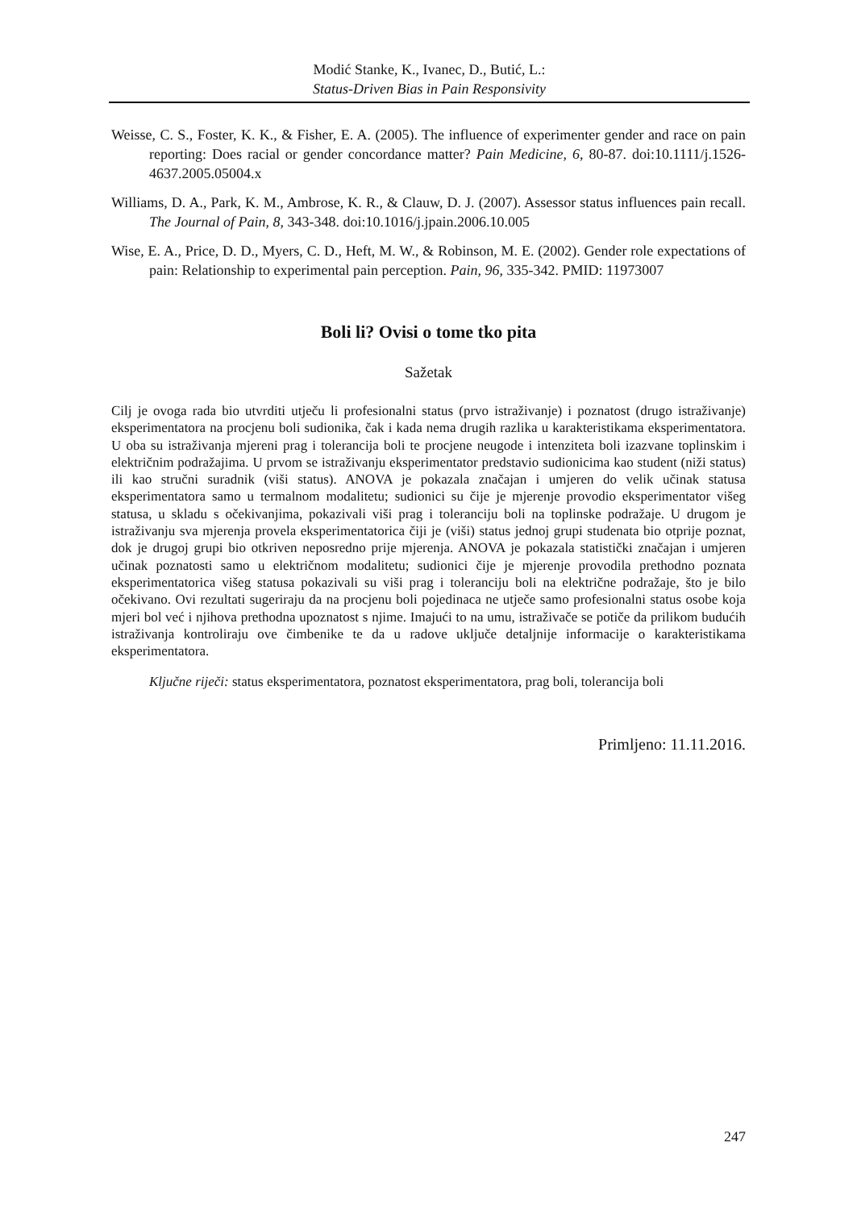Modić Stanke, K., Ivanec, D., Butić, L.:
Status-Driven Bias in Pain Responsivity
Weisse, C. S., Foster, K. K., & Fisher, E. A. (2005). The influence of experimenter gender and race on pain reporting: Does racial or gender concordance matter? Pain Medicine, 6, 80-87. doi:10.1111/j.1526-4637.2005.05004.x
Williams, D. A., Park, K. M., Ambrose, K. R., & Clauw, D. J. (2007). Assessor status influences pain recall. The Journal of Pain, 8, 343-348. doi:10.1016/j.jpain.2006.10.005
Wise, E. A., Price, D. D., Myers, C. D., Heft, M. W., & Robinson, M. E. (2002). Gender role expectations of pain: Relationship to experimental pain perception. Pain, 96, 335-342. PMID: 11973007
Boli li? Ovisi o tome tko pita
Sažetak
Cilj je ovoga rada bio utvrditi utječu li profesionalni status (prvo istraživanje) i poznatost (drugo istraživanje) eksperimentatora na procjenu boli sudionika, čak i kada nema drugih razlika u karakteristikama eksperimentatora. U oba su istraživanja mjereni prag i tolerancija boli te procjene neugode i intenziteta boli izazvane toplinskim i električnim podražajima. U prvom se istraživanju eksperimentator predstavio sudionicima kao student (niži status) ili kao stručni suradnik (viši status). ANOVA je pokazala značajan i umjeren do velik učinak statusa eksperimentatora samo u termalnom modalitetu; sudionici su čije je mjerenje provodio eksperimentator višeg statusa, u skladu s očekivanjima, pokazivali viši prag i toleranciju boli na toplinske podražaje. U drugom je istraživanju sva mjerenja provela eksperimentatorica čiji je (viši) status jednoj grupi studenata bio otprije poznat, dok je drugoj grupi bio otkriven neposredno prije mjerenja. ANOVA je pokazala statistički značajan i umjeren učinak poznatosti samo u električnom modalitetu; sudionici čije je mjerenje provodila prethodno poznata eksperimentatorica višeg statusa pokazivali su viši prag i toleranciju boli na električne podražaje, što je bilo očekivano. Ovi rezultati sugeriraju da na procjenu boli pojedinaca ne utječe samo profesionalni status osobe koja mjeri bol već i njihova prethodna upoznatost s njime. Imajući to na umu, istraživače se potiče da prilikom budućih istraživanja kontroliraju ove čimbenike te da u radove uključe detaljnije informacije o karakteristikama eksperimentatora.
Ključne riječi: status eksperimentatora, poznatost eksperimentatora, prag boli, tolerancija boli
Primljeno: 11.11.2016.
247